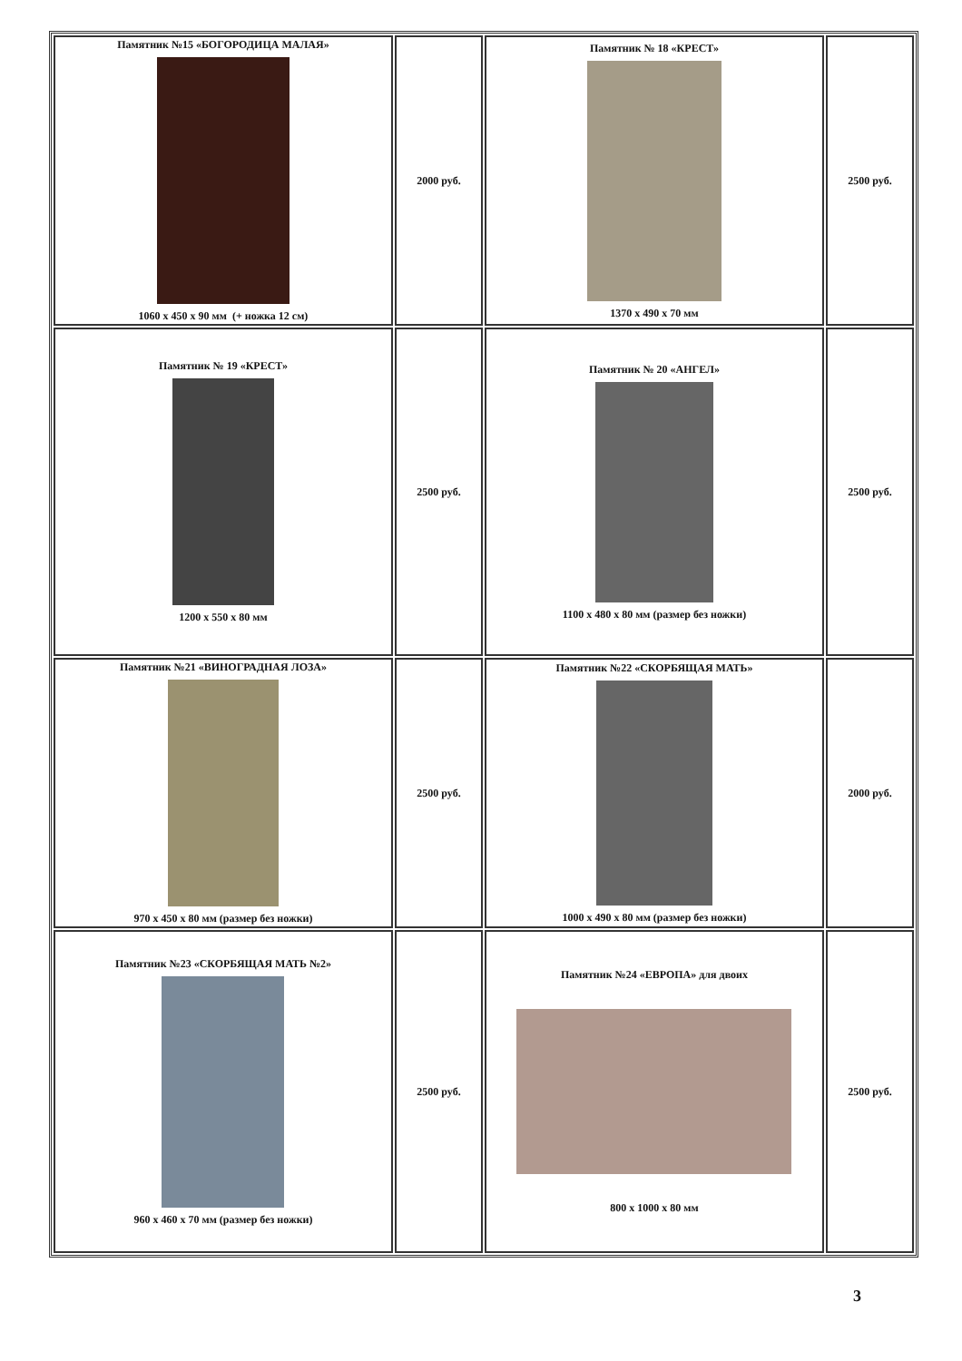| Памятник №15 «БОГОРОДИЦА МАЛАЯ» 1060 x 450 x 90 мм (+ ножка 12 см) | 2000 руб. | Памятник № 18 «КРЕСТ» 1370 x 490 x 70 мм | 2500 руб. |
| Памятник № 19 «КРЕСТ» 1200 x 550 x 80 мм | 2500 руб. | Памятник № 20 «АНГЕЛ» 1100 x 480 x 80 мм (размер без ножки) | 2500 руб. |
| Памятник №21 «ВИНОГРАДНАЯ ЛОЗА» 970 x 450 x 80 мм (размер без ножки) | 2500 руб. | Памятник №22 «СКОРБЯЩАЯ МАТЬ» 1000 x 490 x 80 мм (размер без ножки) | 2000 руб. |
| Памятник №23 «СКОРБЯЩАЯ МАТЬ №2» 960 x 460 x 70 мм (размер без ножки) | 2500 руб. | Памятник №24 «ЕВРОПА» для двоих 800 x 1000 x 80 мм | 2500 руб. |
3